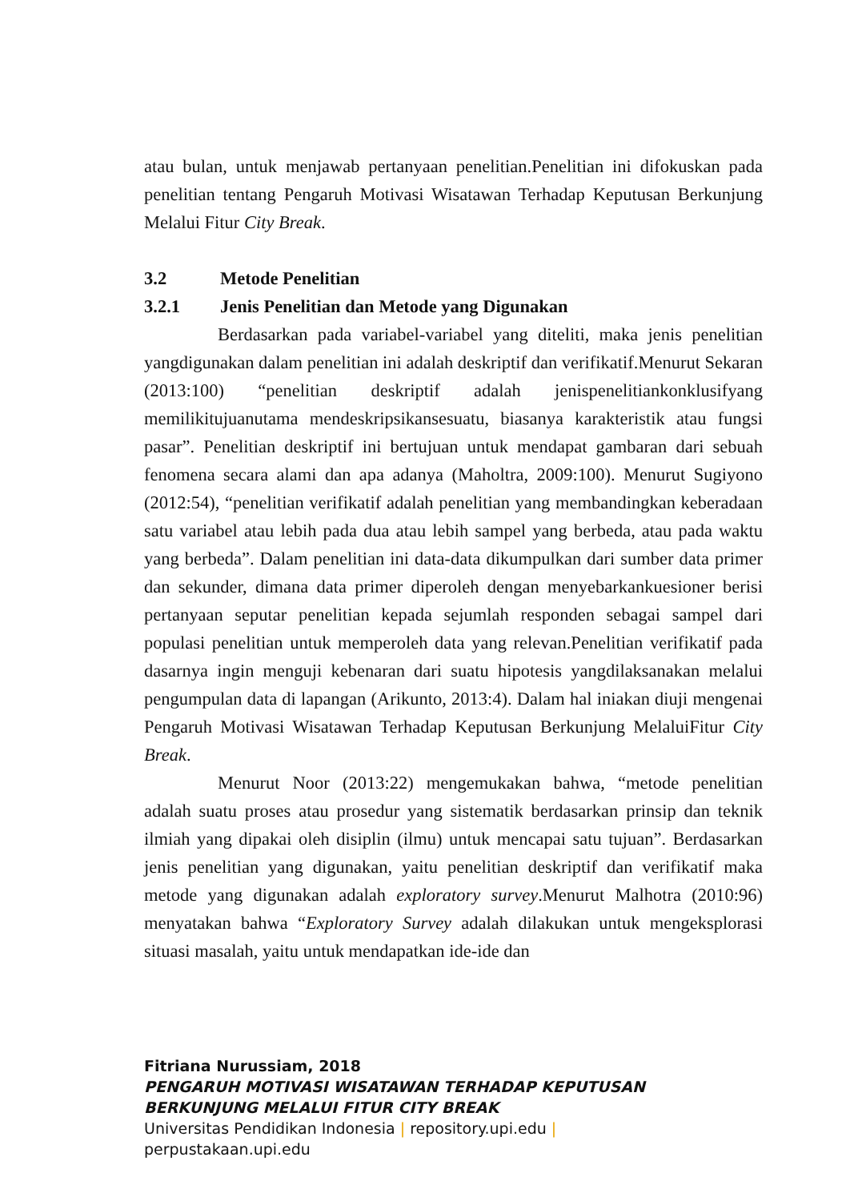atau bulan, untuk menjawab pertanyaan penelitian.Penelitian ini difokuskan pada penelitian tentang Pengaruh Motivasi Wisatawan Terhadap Keputusan Berkunjung Melalui Fitur City Break.
3.2 Metode Penelitian
3.2.1 Jenis Penelitian dan Metode yang Digunakan
Berdasarkan pada variabel-variabel yang diteliti, maka jenis penelitian yangdigunakan dalam penelitian ini adalah deskriptif dan verifikatif.Menurut Sekaran (2013:100) “penelitian deskriptif adalah jenispenelitiankonklusifyang memilikitujuanutama mendeskripsikansesuatu, biasanya karakteristik atau fungsi pasar”. Penelitian deskriptif ini bertujuan untuk mendapat gambaran dari sebuah fenomena secara alami dan apa adanya (Maholtra, 2009:100). Menurut Sugiyono (2012:54), “penelitian verifikatif adalah penelitian yang membandingkan keberadaan satu variabel atau lebih pada dua atau lebih sampel yang berbeda, atau pada waktu yang berbeda”. Dalam penelitian ini data-data dikumpulkan dari sumber data primer dan sekunder, dimana data primer diperoleh dengan menyebarkankuesioner berisi pertanyaan seputar penelitian kepada sejumlah responden sebagai sampel dari populasi penelitian untuk memperoleh data yang relevan.Penelitian verifikatif pada dasarnya ingin menguji kebenaran dari suatu hipotesis yangdilaksanakan melalui pengumpulan data di lapangan (Arikunto, 2013:4). Dalam hal iniakan diuji mengenai Pengaruh Motivasi Wisatawan Terhadap Keputusan Berkunjung MelaluiFitur City Break.
Menurut Noor (2013:22) mengemukakan bahwa, “metode penelitian adalah suatu proses atau prosedur yang sistematik berdasarkan prinsip dan teknik ilmiah yang dipakai oleh disiplin (ilmu) untuk mencapai satu tujuan”. Berdasarkan jenis penelitian yang digunakan, yaitu penelitian deskriptif dan verifikatif maka metode yang digunakan adalah exploratory survey.Menurut Malhotra (2010:96) menyatakan bahwa “Exploratory Survey adalah dilakukan untuk mengeksplorasi situasi masalah, yaitu untuk mendapatkan ide-ide dan
Fitriana Nurussiam, 2018
PENGARUH MOTIVASI WISATAWAN TERHADAP KEPUTUSAN
BERKUNJUNG MELALUI FITUR CITY BREAK
Universitas Pendidikan Indonesia | repository.upi.edu |
perpustakaan.upi.edu